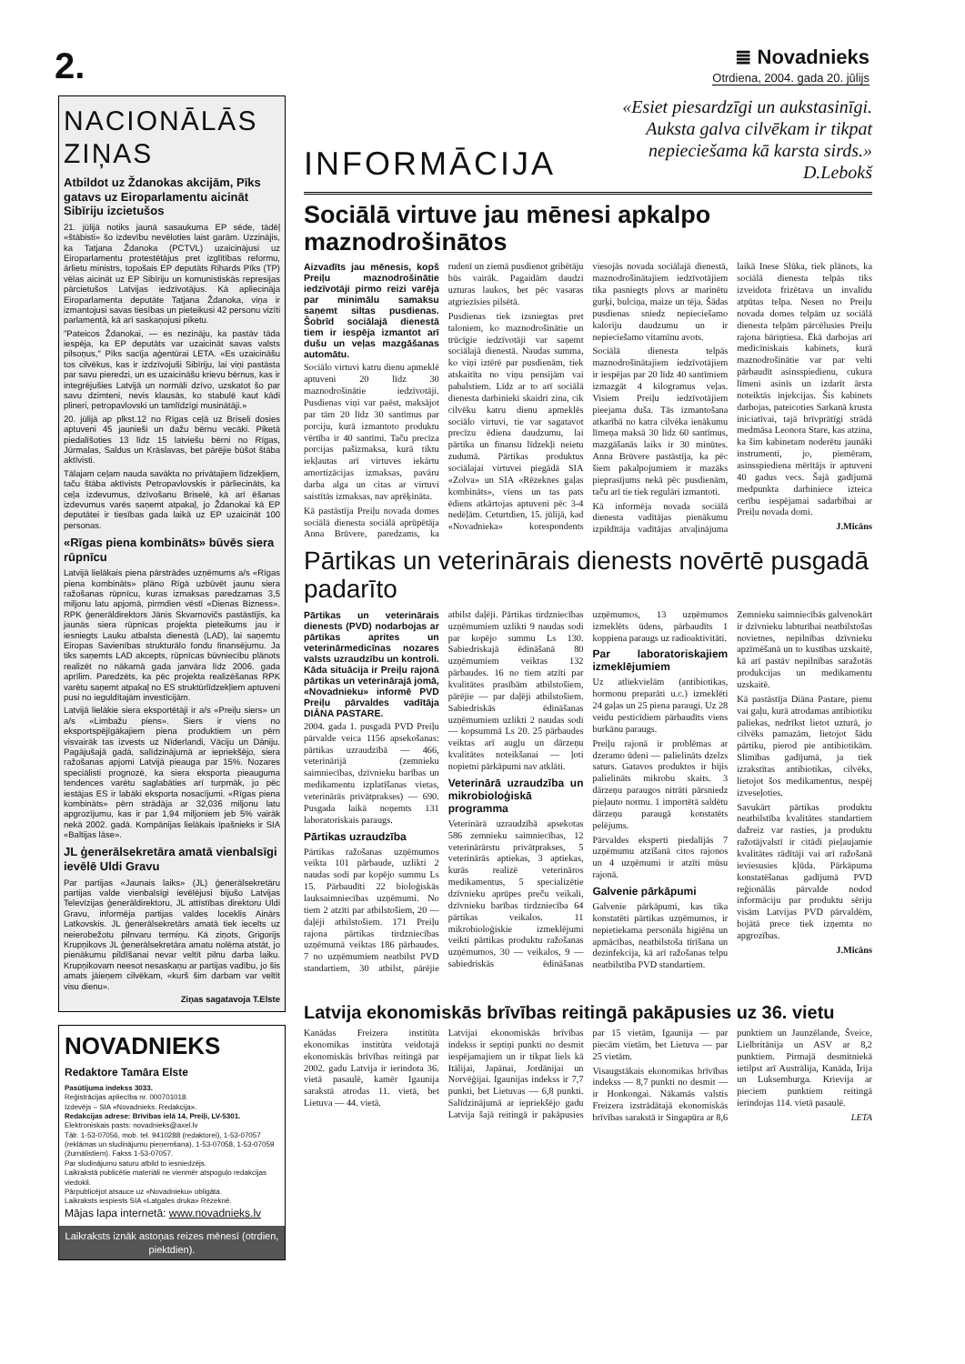2.
≣ Novadnieks
Otrdiena, 2004. gada 20. jūlijs
NACIONĀLĀS ZIŅAS
Atbildot uz Ždanokas akcijām, Pīks gatavs uz Eiroparlamentu aicināt Sibīriju izcietušos
21. jūlijā notiks jaunā sasaukuma EP sēde, tādēļ «štābisti» šo izdevību nevēloties laist garām. Uzzinājis, ka Tatjana Ždanoka (PCTVL) uzaicinājusi uz Eiroparlamentu protestētājus pret izglītības reformu, ārlietu ministrs, topošais EP deputāts Rihards Pīks (TP) vēlas aicināt uz EP Sibīriju un komunistiskās represijas pārcietušos Latvijas iedzīvotājus. Kā apliecināja Eiroparlamenta deputāte Tatjana Ždanoka, viņa ir izmantojusi savas tiesības un pieteikusi 42 personu vizīti parlamentā, kā arī saskaņojusi piketu.
"Pateicos Ždanokai, — es nezināju, ka pastāv tāda iespēja, ka EP deputāts var uzaicināt savas valsts pilsoņus," Pīks sacīja aģentūrai LETA. «Es uzaicināšu tos cilvēkus, kas ir izdzīvojuši Sibīriju, lai viņi pastāsta par savu pieredzi, un es uzaicināšu krievu bērnus, kas ir integrējušies Latvijā un normāli dzīvo, uzskatot šo par savu dzimteni, nevis klausās, ko stabulē kaut kādi plineri, petropavlovski un tamlīdzīgi musinātāji.»
20. jūlijā ap plkst.12 no Rīgas ceļā uz Briseli dosies aptuveni 45 jaunieši un dažu bērnu vecāki. Piketā piedalīšoties 13 līdz 15 latviešu bērni no Rīgas, Jūrmalas, Saldus un Krāslavas, bet pārējie būšot štāba aktīvisti.
Tālajam ceļam nauda savākta no privātajiem līdzekļiem, taču štāba aktīvists Petropavlovskis ir pārliecināts, ka ceļa izdevumus, dzīvošanu Briselē, kā arī ēšanas izdevumus varēs saņemt atpakaļ, jo Ždanokai kā EP deputātei ir tiesības gada laikā uz EP uzaicināt 100 personas.
«Rīgas piena kombināts» būvēs siera rūpnīcu
Latvijā lielākais piena pārstrādes uzņēmums a/s «Rīgas piena kombināts» plāno Rīgā uzbūvēt jaunu siera ražošanas rūpnīcu, kuras izmaksas paredzamas 3,5 miljonu latu apjomā, pirmdien vēstī «Dienas Bizness». RPK ģenerāldirektors Jānis Skvarnovičs pastāstījis, ka jaunās siera rūpnīcas projekta pieteikums jau ir iesniegts Lauku atbalsta dienestā (LAD), lai saņemtu Eiropas Savienības strukturālo fondu finansējumu. Ja tiks saņemts LAD akcepts, rūpnīcas būvniecību plānots realizēt no nākamā gada janvāra līdz 2006. gada aprīlim. Paredzēts, ka pēc projekta realizēšanas RPK varētu saņemt atpakaļ no ES struktūrlīdzekļiem aptuveni pusi no ieguldītajām investīcijām.
Latvijā lielākie siera eksportētāji ir a/s «Preiļu siers» un a/s «Limbažu piens». Siers ir viens no eksportspējīgākajiem piena produktiem un pērn visvairāk tas izvests uz Nīderlandi, Vāciju un Dāniju. Pagājušajā gadā, salīdzinājumā ar iepriekšējo, siera ražošanas apjomi Latvijā pieauga par 15%. Nozares speciālisti prognozē, ka siera eksporta pieauguma tendences varētu saglabāties arī turpmāk, jo pēc iestājas ES ir labāki eksporta nosacījumi. «Rīgas piena kombināts» pērn strādāja ar 32,036 miljonu latu apgrozījumu, kas ir par 1,94 miljoniem jeb 5% vairāk nekā 2002. gadā. Kompānijas lielākais īpašnieks ir SIA «Baltijas lāse».
JL ģenerālsekretāra amatā vienbalsīgi ievēlē Uldi Gravu
Par partijas «Jaunais laiks» (JL) ģenerālsekretāru partijas valde vienbalsīgi ievēlējusi bijušo Latvijas Televīzijas ģenerāldirektoru, JL attīstības direktoru Uldi Gravu, informēja partijas valdes loceklis Ainārs Latkovskis. JL ģenerālsekretārs amatā tiek iecelts uz neierobežotu pilnvaru termiņu. Kā ziņots, Grigorijs Krupņikovs JL ģenerālsekretāra amatu nolēma atstāt, jo pienākumu pildīšanai nevar veltīt pilnu darba laiku. Krupņikovam neesot nesaskaņu ar partijas vadību, jo šis amats jāieņem cilvēkam, «kurš šim darbam var veltīt visu dienu».
Ziņas sagatavoja T.Elste
NOVADNIEKS
Redaktore Tamāra Elste
Pasūtījuma indekss 3033.
Reģistrācijas apliecība nr. 000701018.
Izdevējs – SIA «Novadnieks. Redakcija».
Redakcijas adrese: Brīvības ielā 14, Preiļi, LV-5301.
Elektroniskais pasts: novadnieks@axel.lv
Tālr. 1-53-07056, mob. tel. 9410288 (redaktorei), 1-53-07057 (reklāmas un sludinājumu pieņemšana), 1-53-07058, 1-53-07059 (žurnālistiem). Fakss 1-53-07057.
Par sludinājumu saturu atbild to iesniedzējs.
Laikrakstā publicētie materiāli ne vienmēr atspoguļo redakcijas viedokli.
Pārpublicējot atsauce uz «Novadnieku» obligāta.
Laikraksts iespiests SIA «Latgales druka» Rēzeknē.
Mājas lapa internetā: www.novadnieks.lv
Laikraksts iznāk astoņas reizes mēnesī (otrdien, piektdien).
INFORMĀCIJA
«Esiet piesardzīgi un aukstasinīgi.
Auksta galva cilvēkam ir tikpat
nepieciešama kā karsta sirds.»
D.Lebokš
Sociālā virtuve jau mēnesi apkalpo maznodrošinātos
Aizvadīts jau mēnesis, kopš Preiļu maznodrošinātie iedzīvotāji pirmo reizi varēja par minimālu samaksu saņemt siltas pusdienas. Šobrīd sociālajā dienestā tiem ir iespēja izmantot arī dušu un veļas mazgāšanas automātu.
Sociālo virtuvi katru dienu apmeklē aptuveni 20 līdz 30 maznodrošinātie iedzīvotāji. Pusdienas viņi var paēst, maksājot par tām 20 līdz 30 santīmus par porciju, kurā izmantoto produktu vērtība ir 40 santīmi. Taču precīza porcijas pašizmaksa, kurā tiktu iekļautas arī virtuves iekārtu amortizācijas izmaksas, pavāru darba alga un citas ar virtuvi saistītās izmaksas, nav aprēķināta.
Kā pastāstīja Preiļu novada domes sociālā dienesta sociālā aprūpētāja Anna Brūvere, paredzams, ka rudenī un ziemā pusdienot gribētāju būs vairāk. Pagaidām daudzi uzturas laukos, bet pēc vasaras atgriezīsies pilsētā.
Pusdienas tiek izsniegtas pret taloniem, ko maznodrošinātie un trūcīgie iedzīvotāji var saņemt sociālajā dienestā. Naudas summa, ko viņi iztērē par pusdienām, tiek atskaitīta no viņu pensijām vai pabalstiem. Līdz ar to arī sociālā dienesta darbinieki skaidri zina, cik cilvēku katru dienu apmeklēs sociālo virtuvi, tie var sagatavot precīzu ēdiena daudzumu, lai pārtika un finansu līdzekļi neietu zudumā. Pārtikas produktus sociālajai virtuvei piegādā SIA «Zolva» un SIA «Rēzeknes gaļas kombināts», viens un tas pats ēdiens atkārtojas aptuveni pēc 3-4 nedēļām. Ceturtdien, 15. jūlijā, kad «Novadnieka» korespondents viesojās novada sociālajā dienestā, maznodrošinātajiem iedzīvotājiem tika pasniegts plovs ar marinētu gurķi, bulciņa, maize un tēja. Šādas pusdienas sniedz nepieciešamo kaloriju daudzumu un ir nepieciešamo vitamīnu avots.
Sociālā dienesta telpās maznodrošinātajiem iedzīvotājiem ir iespējas par 20 līdz 40 santīmiem izmazgāt 4 kilogramus veļas. Visiem Preiļu iedzīvotājiem pieejama duša. Tās izmantošana atkarībā no katra cilvēka ienākumu līmeņa maksā 30 līdz 60 santīmus, mazgāšanās laiks ir 30 minūtes. Anna Brūvere pastāstīja, ka pēc šiem pakalpojumiem ir mazāks pieprasījums nekā pēc pusdienām, taču arī tie tiek regulāri izmantoti.
Kā informēja novada sociālā dienesta vadītājas pienākumu izpildītāja vadītājas atvaļinājuma laikā Inese Slūka, tiek plānots, ka sociālā dienesta telpās tiks izveidota frizētava un invalīdu atpūtas telpa. Nesen no Preiļu novada domes telpām uz sociālā dienesta telpām pārcēlusies Preiļu rajona bāriņtiesa. Ēkā darbojas arī medicīniskais kabinets, kurā maznodrošinātie var par velti pārbaudīt asinsspiedienu, cukura līmeni asinīs un izdarīt ārsta noteiktās injekcijas. Šis kabinets darbojas, pateicoties Sarkanā krusta iniciatīvai, tajā brīvprātīgi strādā medmāsa Leonora Stare, kas atzina, ka šim kabinetam noderētu jaunāki instrumenti, jo, piemēram, asinsspiediena mērītājs ir aptuveni 40 gadus vecs. Šajā gadījumā medpunkta darbiniece izteica cerību iespējamai sadarbībai ar Preiļu novada domi.
J.Micāns
Pārtikas un veterinārais dienests novērtē pusgadā padarīto
Pārtikas un veterinārais dienests (PVD) nodarbojas ar pārtikas aprites un veterinārmedicīnas nozares valsts uzraudzību un kontroli. Kāda situācija ir Preiļu rajonā pārtikas un veterinārajā jomā, «Novadnieku» informē PVD Preiļu pārvaldes vadītāja DIĀNA PASTARE.
2004. gada 1. pusgadā PVD Preiļu pārvalde veica 1156 apsekošanas: pārtikas uzraudzībā — 466, veterinārijā (zemnieku saimniecības, dzīvnieku barības un medikamentu izplatīšanas vietas, veterinārās privātprakses) — 690. Pusgada laikā noņemts 131 laboratoriskais paraugs.
Pārtikas uzraudzība
Pārtikas ražošanas uzņēmumos veikta 101 pārbaude, uzlikti 2 naudas sodi par kopējo summu Ls 15. Pārbaudīti 22 bioloģiskās lauksaimniecības uzņēmumi. No tiem 2 atzīti par atbilstošiem, 20 — daļēji atbilstošiem. 171 Preiļu rajona pārtikas tirdzniecības uzņēmumā veiktas 186 pārbaudes. 7 no uzņēmumiem neatbilst PVD standartiem, 30 atbilst, pārējie atbilst daļēji. Pārtikas tirdzniecības uzņēmumiem uzlikti 9 naudas sodi par kopējo summu Ls 130. Sabiedriskajā ēdināšanā 80 uzņēmumiem veiktas 132 pārbaudes. 16 no tiem atzīti par kvalitātes prasībām atbilstošiem, pārējie — par daļēji atbilstošiem. Sabiedriskās ēdināšanas uzņēmumiem uzlikti 2 naudas sodi — kopsummā Ls 20. 25 pārbaudes veiktas arī augļu un dārzeņu kvalitātes noteikšanai — ļoti nopietni pārkāpumi nav atklāti.
Veterinārā uzraudzība un mikrobioloģiskā programma
Veterinārā uzraudzībā apsekotas 586 zemnieku saimniecības, 12 veterinārārstu privātprakses, 5 veterinārās aptiekas, 3 aptiekas, kurās realizē veterināros medikamentus, 5 specializētie dzīvnieku aprūpes preču veikali, dzīvnieku barības tirdzniecība 64 pārtikas veikalos. 11 mikrobioloģiskie izmeklējumi veikti pārtikas produktu ražošanas uzņēmumos, 30 — veikalos, 9 — sabiedriskās ēdināšanas uzņēmumos, 13 uzņēmumos izmeklēts ūdens, pārbaudīts 1 koppiena paraugs uz radioaktivitāti.
Par laboratoriskajiem izmeklējumiem
Uz atliekvielām (antibiotikas, hormonu preparāti u.c.) izmeklēti 24 gaļas un 25 piena paraugi. Uz 28 veidu pesticīdiem pārbaudīts viens burkānu paraugs.
Preiļu rajonā ir problēmas ar dzeramo ūdeni — palielināts dzelzs saturs. Gatavos produktos ir bijis palielināts mikrobu skaits. 3 dārzeņu paraugos nitrāti pārsniedz pieļauto normu. 1 importētā saldētu dārzeņu paraugā konstatēts pelējums.
Pārvaldes eksperti piedalījās 7 uzņēmumu atzīšanā citos rajonos un 4 uzņēmumi ir atzīti mūsu rajonā.
Galvenie pārkāpumi
Galvenie pārkāpumi, kas tika konstatēti pārtikas uzņēmumos, ir nepietiekama personāla higiēna un apmācības, neatbilstoša tīrīšana un dezinfekcija, kā arī ražošanas telpu neatbilstība PVD standartiem.
Zemnieku saimniecībās galvenokārt ir dzīvnieku labturībai neatbilstošas novietnes, nepilnības dzīvnieku apzīmēšanā un to kustības uzskaitē, kā arī pastāv nepilnības saražotās produkcijas un medikamentu uzskaitē.
Kā pastāstīja Diāna Pastare, pienu vai gaļu, kurā atrodamas antibiotiku paliekas, nedrīkst lietot uzturā, jo cilvēks pamazām, lietojot šādu pārtiku, pierod pie antibiotikām. Slimības gadījumā, ja tiek izrakstītas antibiotikas, cilvēks, lietojot šos medikamentus, nespēj izveseļoties.
Savukārt pārtikas produktu neatbilstība kvalitātes standartiem dažreiz var rasties, ja produktu ražotājvalstī ir citādi pieļaujamie kvalitātes rādītāji vai arī ražošanā ieviesusies kļūda. Pārkāpuma konstatēšanas gadījumā PVD reģionālās pārvalde nodod informāciju par produktu sēriju visām Latvijas PVD pārvaldēm, bojātā prece tiek izņemta no apgrozības.
J.Micāns
Latvija ekonomiskās brīvības reitingā pakāpusies uz 36. vietu
Kanādas Freizera institūta ekonomikas institūta veidotajā ekonomiskās brīvības reitingā par 2002. gadu Latvija ir ierindota 36. vietā pasaulē, kamēr Igaunija sarakstā atrodas 11. vietā, bet Lietuva — 44. vietā.
Latvijai ekonomiskās brīvības indekss ir septiņi punkti no desmit iespējamajiem un ir tikpat liels kā Itālijai, Japānai, Jordānijai un Norvēģijai. Igaunijas indekss ir 7,7 punkti, bet Lietuvas — 6,8 punkti. Salīdzinājumā ar iepriekšējo gadu Latvija šajā reitingā ir pakāpusies par 15 vietām, Igaunija — par piecām vietām, bet Lietuva — par 25 vietām.
Visaugstākais ekonomikas brīvības indekss — 8,7 punkti no desmit — ir Honkongai. Nākamās valstis Freizera izstrādātajā ekonomiskās brīvības sarakstā ir Singapūra ar 8,6 punktiem un Jaunzēlande, Šveice, Lielbritānija un ASV ar 8,2 punktiem. Pirmajā desmitniekā ietilpst arī Austrālija, Kanāda, Īrija un Luksemburga. Krievija ar pieciem punktiem reitingā ierindojas 114. vietā pasaulē.
LETA